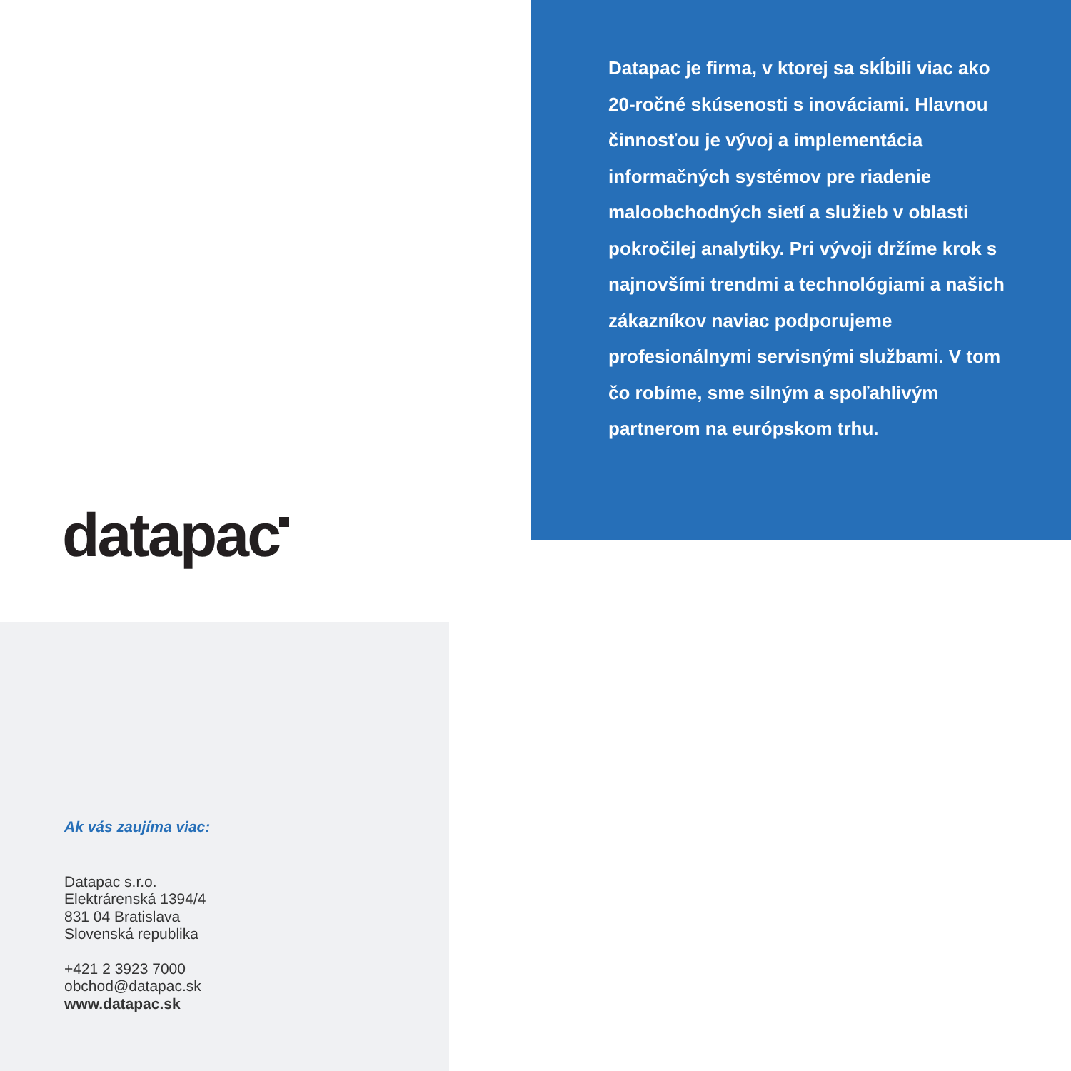datapac
Datapac je firma, v ktorej sa skĺbili viac ako 20-ročné skúsenosti s inováciami. Hlavnou činnosťou je vývoj a implementácia informačných systémov pre riadenie maloobchodných sietí a služieb v oblasti pokročilej analytiky. Pri vývoji držíme krok s najnovšími trendmi a technológiami a našich zákazníkov naviac podporujeme profesionálnymi servisnými službami. V tom čo robíme, sme silným a spoľahlivým partnerom na európskom trhu.
Ak vás zaujíma viac:
Datapac s.r.o.
Elektrárenská 1394/4
831 04 Bratislava
Slovenská republika
+421 2 3923 7000
obchod@datapac.sk
www.datapac.sk